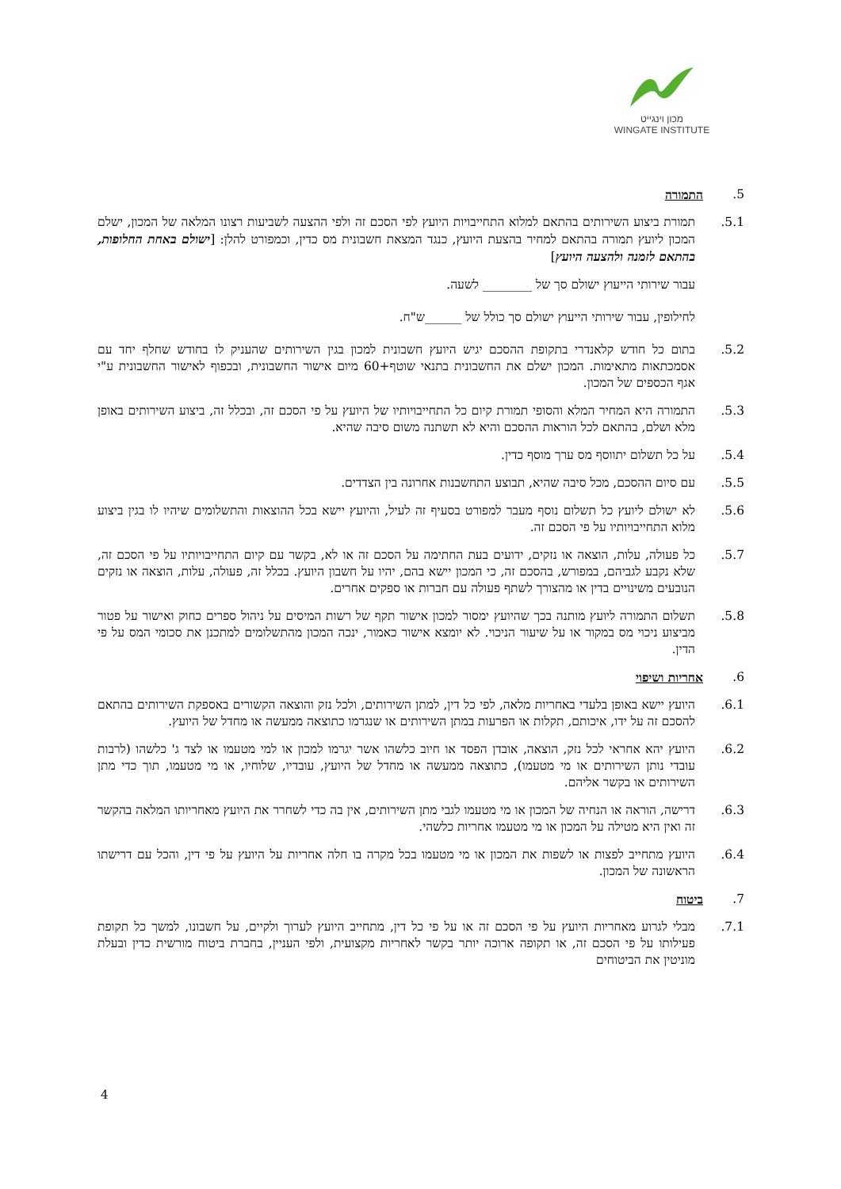מכון וינגייט
WINGATE INSTITUTE
5. התמורה
5.1. תמורת ביצוע השירותים בהתאם למלוא התחייבויות היועץ לפי הסכם זה ולפי ההצעה לשביעות רצונו המלאה של המכון, ישלם המכון ליועץ תמורה בהתאם למחיר בהצעת היועץ, כנגד המצאת חשבונית מס כדין, וכמפורט להלן: [ישולם באחת החלופות, בהתאם לזמנה ולהצעה היועץ]
עבור שירותי הייעוץ ישולם סך של ________ לשעה.
לחילופין, עבור שירותי הייעוץ ישולם סך כולל של ______ש"ח.
5.2. בתום כל חודש קלאנדרי בתקופת ההסכם יגיש היועץ חשבונית למכון בגין השירותים שהעניק לו בחודש שחלף יחד עם אסמכתאות מתאימות. המכון ישלם את החשבונית בתנאי שוטף+60 מיום אישור החשבונית, ובכפוף לאישור החשבונית ע"י אגף הכספים של המכון.
5.3. התמורה היא המחיר המלא והסופי תמורת קיום כל התחייבויותיו של היועץ על פי הסכם זה, ובכלל זה, ביצוע השירותים באופן מלא ושלם, בהתאם לכל הוראות ההסכם והיא לא תשתנה משום סיבה שהיא.
5.4. על כל תשלום יתווסף מס ערך מוסף כדין.
5.5. עם סיום ההסכם, מכל סיבה שהיא, תבוצע התחשבנות אחרונה בין הצדדים.
5.6. לא ישולם ליועץ כל תשלום נוסף מעבר למפורט בסעיף זה לעיל, והיועץ יישא בכל ההוצאות והתשלומים שיהיו לו בגין ביצוע מלוא התחייבויותיו על פי הסכם זה.
5.7. כל פעולה, עלות, הוצאה או נזקים, ידועים בעת החתימה על הסכם זה או לא, בקשר עם קיום התחייבויותיו על פי הסכם זה, שלא נקבע לגביהם, במפורש, בהסכם זה, כי המכון יישא בהם, יהיו על חשבון היועץ. בכלל זה, פעולה, עלות, הוצאה או נזקים הנובעים משינויים בדין או מהצורך לשתף פעולה עם חברות או ספקים אחרים.
5.8. תשלום התמורה ליועץ מותנה בכך שהיועץ ימסור למכון אישור תקף של רשות המיסים על ניהול ספרים כחוק ואישור על פטור מביצוע ניכוי מס במקור או על שיעור הניכוי. לא יומצא אישור כאמור, ינכה המכון מהתשלומים למתכנן את סכומי המס על פי הדין.
6. אחריות ושיפוי
6.1. היועץ יישא באופן בלעדי באחריות מלאה, לפי כל דין, למתן השירותים, ולכל נזק והוצאה הקשורים באספקת השירותים בהתאם להסכם זה על ידו, איכותם, תקלות או הפרעות במתן השירותים או שנגרמו כתוצאה ממעשה או מחדל של היועץ.
6.2. היועץ יהא אחראי לכל נזק, הוצאה, אובדן הפסד או חיוב כלשהו אשר יגרמו למכון או למי מטעמו או לצד ג' כלשהו (לרבות עובדי נותן השירותים או מי מטעמו), כתוצאה ממעשה או מחדל של היועץ, עובדיו, שלוחיו, או מי מטעמו, תוך כדי מתן השירותים או בקשר אליהם.
6.3. דרישה, הוראה או הנחיה של המכון או מי מטעמו לגבי מתן השירותים, אין בה כדי לשחרר את היועץ מאחריותו המלאה בהקשר זה ואין היא מטילה על המכון או מי מטעמו אחריות כלשהי.
6.4. היועץ מתחייב לפצות או לשפות את המכון או מי מטעמו בכל מקרה בו חלה אחריות על היועץ על פי דין, והכל עם דרישתו הראשונה של המכון.
7. ביטוח
7.1. מבלי לגרוע מאחריות היועץ על פי הסכם זה או על פי כל דין, מתחייב היועץ לערוך ולקיים, על חשבונו, למשך כל תקופת פעילותו על פי הסכם זה, או תקופה ארוכה יותר בקשר לאחריות מקצועית, ולפי העניין, בחברת ביטוח מורשית כדין ובעלת מוניטין את הביטוחים
4